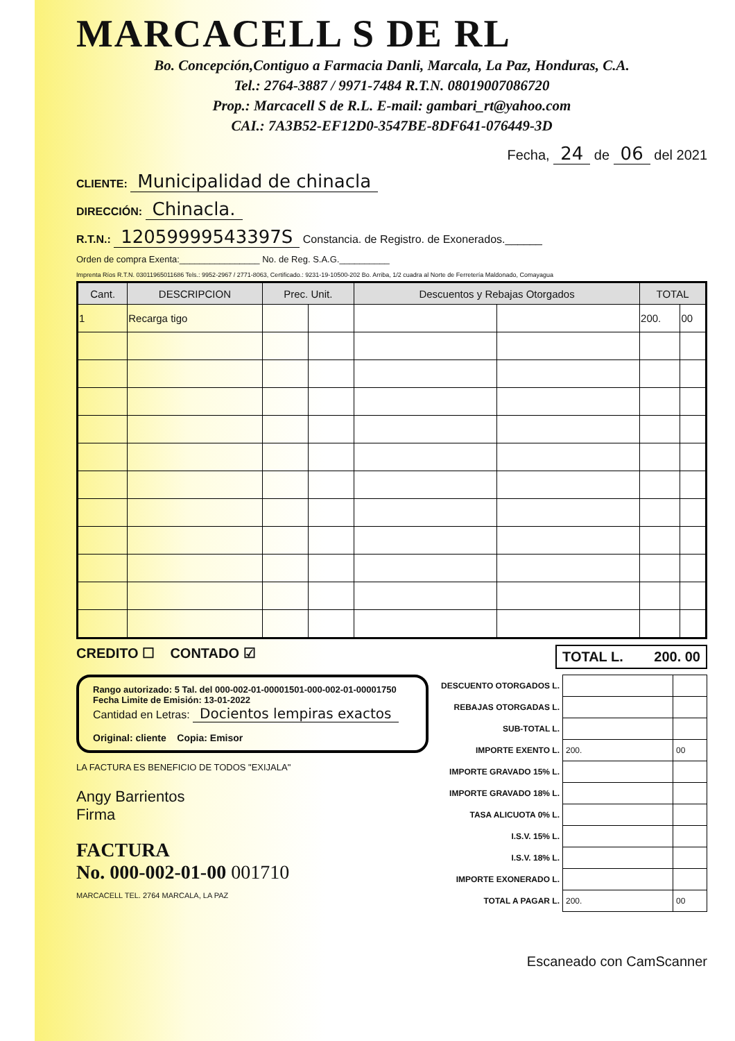MARCACELL S DE RL
Bo. Concepción,Contiguo a Farmacia Danli, Marcala, La Paz, Honduras, C.A.
Tel.: 2764-3887 / 9971-7484 R.T.N. 08019007086720
Prop.: Marcacell S de R.L. E-mail: gambari_rt@yahoo.com
CAI.: 7A3B52-EF12D0-3547BE-8DF641-076449-3D
Fecha, 24 de 06 del 2021
CLIENTE: Municipalidad de chinacla
DIRECCIÓN: Chinacla.
R.T.N.: 12059999543397S Constancia. de Registro. de Exonerados.______
Orden de compra Exenta:________________ No. de Reg. S.A.G.__________
Imprenta Ríos R.T.N. 03011965011686 Tels.: 9952-2967 / 2771-8063, Certificado.: 9231-19-10500-202 Bo. Arriba, 1/2 cuadra al Norte de Ferretería Maldonado, Comayagua
| Cant. | DESCRIPCION | Prec. Unit. | | Descuentos y Rebajas Otorgados | | TOTAL | |
| --- | --- | --- | --- | --- | --- | --- | --- |
| 1 | Recarga tigo | | | | | 200. | 00 |
CREDITO ☐ CONTADO ☑ TOTAL L. 200. 00
Rango autorizado: 5 Tal. del 000-002-01-00001501-000-002-01-00001750
Fecha Limite de Emisión: 13-01-2022
Cantidad en Letras: Docientos lempiras exactos
Original: cliente Copia: Emisor
LA FACTURA ES BENEFICIO DE TODOS "EXIJALA"
Angy Barrientos
Firma
FACTURA
No. 000-002-01-00 001710
MARCACELL TEL. 2764 MARCALA, LA PAZ
| DESCUENTO OTORGADOS L. | | |
| REBAJAS OTORGADAS L. | | |
| SUB-TOTAL L. | | |
| IMPORTE EXENTO L. | 200. | 00 |
| IMPORTE GRAVADO 15% L. | | |
| IMPORTE GRAVADO 18% L. | | |
| TASA ALICUOTA 0% L. | | |
| I.S.V. 15% L. | | |
| I.S.V. 18% L. | | |
| IMPORTE EXONERADO L. | | |
| TOTAL A PAGAR L. | 200. | 00 |
Escaneado con CamScanner